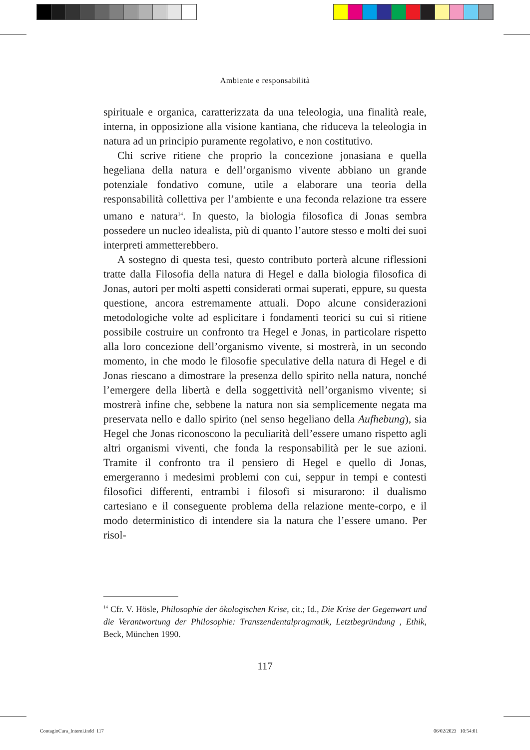Ambiente e responsabilità
spirituale e organica, caratterizzata da una teleologia, una finalità reale, interna, in opposizione alla visione kantiana, che riduceva la teleologia in natura ad un principio puramente regolativo, e non costitutivo.
Chi scrive ritiene che proprio la concezione jonasiana e quella hegeliana della natura e dell’organismo vivente abbiano un grande potenziale fondativo comune, utile a elaborare una teoria della responsabilità collettiva per l’ambiente e una feconda relazione tra essere umano e natura<sup>14</sup>. In questo, la biologia filosofica di Jonas sembra possedere un nucleo idealista, più di quanto l’autore stesso e molti dei suoi interpreti ammetterebbero.
A sostegno di questa tesi, questo contributo porterà alcune riflessioni tratte dalla Filosofia della natura di Hegel e dalla biologia filosofica di Jonas, autori per molti aspetti considerati ormai superati, eppure, su questa questione, ancora estremamente attuali. Dopo alcune considerazioni metodologiche volte ad esplicitare i fondamenti teorici su cui si ritiene possibile costruire un confronto tra Hegel e Jonas, in particolare rispetto alla loro concezione dell’organismo vivente, si mostrerà, in un secondo momento, in che modo le filosofie speculative della natura di Hegel e di Jonas riescano a dimostrare la presenza dello spirito nella natura, nonché l’emergere della libertà e della soggettività nell’organismo vivente; si mostrerà infine che, sebbene la natura non sia semplicemente negata ma preservata nello e dallo spirito (nel senso hegeliano della Aufhebung), sia Hegel che Jonas riconoscono la peculiarità dell’essere umano rispetto agli altri organismi viventi, che fonda la responsabilità per le sue azioni. Tramite il confronto tra il pensiero di Hegel e quello di Jonas, emergeranno i medesimi problemi con cui, seppur in tempi e contesti filosofici differenti, entrambi i filosofi si misurarono: il dualismo cartesiano e il conseguente problema della relazione mente-corpo, e il modo deterministico di intendere sia la natura che l’essere umano. Per risol-
<sup>14</sup> Cfr. V. Hösle, Philosophie der ökologischen Krise, cit.; Id., Die Krise der Gegenwart und die Verantwortung der Philosophie: Transzendentalpragmatik, Letztbegründung , Ethik, Beck, München 1990.
117
ContagioCura_Interni.indd 117 06/02/2023 10:54:01